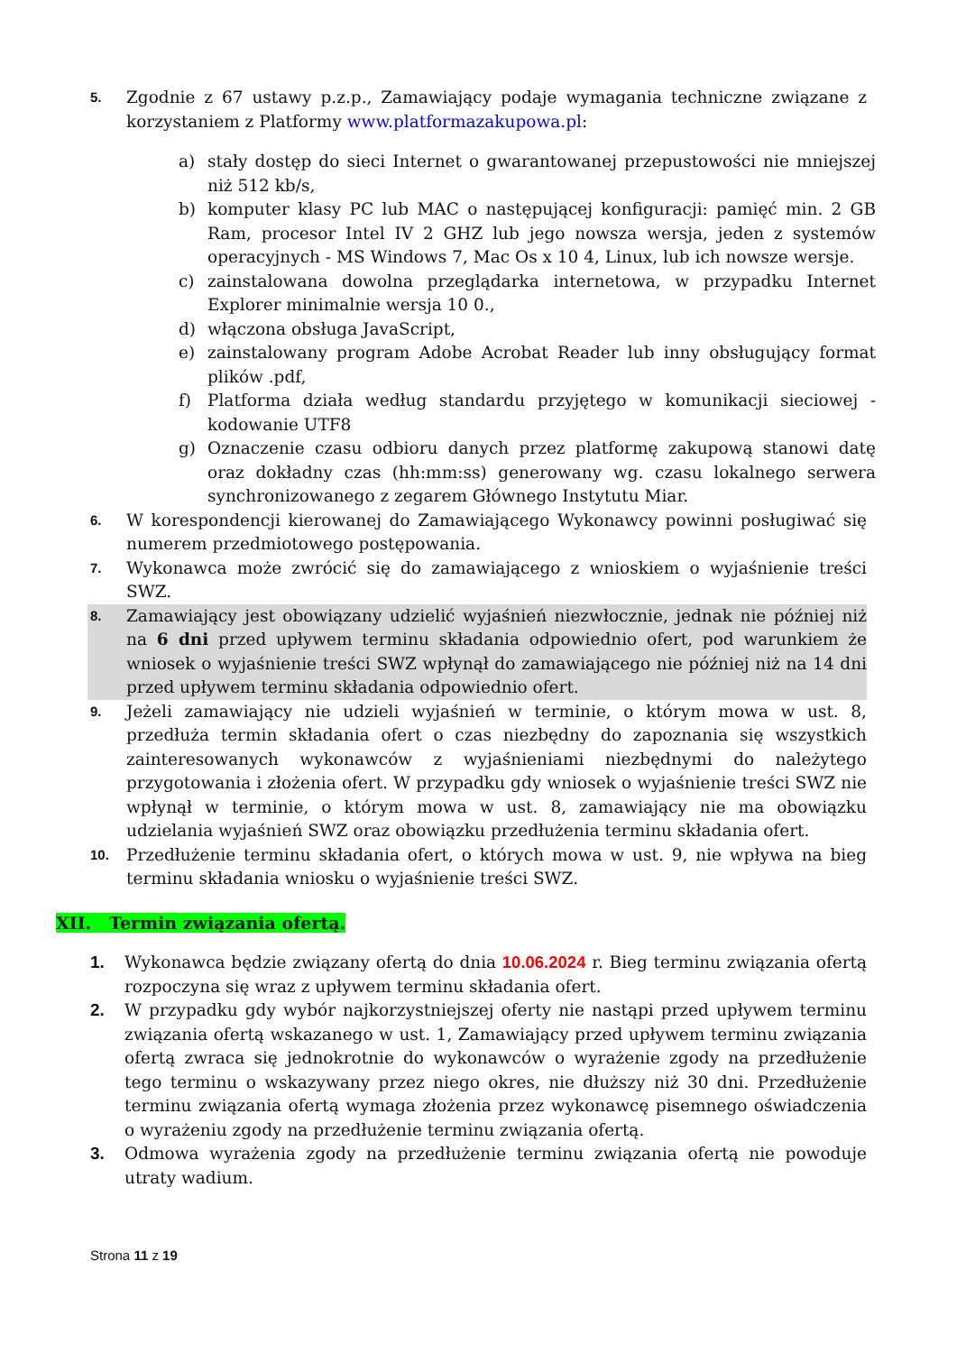5.
Zgodnie z 67 ustawy p.z.p., Zamawiający podaje wymagania techniczne związane z korzystaniem z Platformy www.platformazakupowa.pl:
a) stały dostęp do sieci Internet o gwarantowanej przepustowości nie mniejszej niż 512 kb/s,
b) komputer klasy PC lub MAC o następującej konfiguracji: pamięć min. 2 GB Ram, procesor Intel IV 2 GHZ lub jego nowsza wersja, jeden z systemów operacyjnych - MS Windows 7, Mac Os x 10 4, Linux, lub ich nowsze wersje.
c) zainstalowana dowolna przeglądarka internetowa, w przypadku Internet Explorer minimalnie wersja 10 0.,
d) włączona obsługa JavaScript,
e) zainstalowany program Adobe Acrobat Reader lub inny obsługujący format plików .pdf,
f) Platforma działa według standardu przyjętego w komunikacji sieciowej - kodowanie UTF8
g) Oznaczenie czasu odbioru danych przez platformę zakupową stanowi datę oraz dokładny czas (hh:mm:ss) generowany wg. czasu lokalnego serwera synchronizowanego z zegarem Głównego Instytutu Miar.
6.
W korespondencji kierowanej do Zamawiającego Wykonawcy powinni posługiwać się numerem przedmiotowego postępowania.
7.
Wykonawca może zwrócić się do zamawiającego z wnioskiem o wyjaśnienie treści SWZ.
8.
Zamawiający jest obowiązany udzielić wyjaśnień niezwłocznie, jednak nie później niż na 6 dni przed upływem terminu składania odpowiednio ofert, pod warunkiem że wniosek o wyjaśnienie treści SWZ wpłynął do zamawiającego nie później niż na 14 dni przed upływem terminu składania odpowiednio ofert.
9.
Jeżeli zamawiający nie udzieli wyjaśnień w terminie, o którym mowa w ust. 8, przedłuża termin składania ofert o czas niezbędny do zapoznania się wszystkich zainteresowanych wykonawców z wyjaśnieniami niezbędnymi do należytego przygotowania i złożenia ofert. W przypadku gdy wniosek o wyjaśnienie treści SWZ nie wpłynął w terminie, o którym mowa w ust. 8, zamawiający nie ma obowiązku udzielania wyjaśnień SWZ oraz obowiązku przedłużenia terminu składania ofert.
10.
Przedłużenie terminu składania ofert, o których mowa w ust. 9, nie wpływa na bieg terminu składania wniosku o wyjaśnienie treści SWZ.
XII. Termin związania ofertą.
1. Wykonawca będzie związany ofertą do dnia 10.06.2024 r. Bieg terminu związania ofertą rozpoczyna się wraz z upływem terminu składania ofert.
2. W przypadku gdy wybór najkorzystniejszej oferty nie nastąpi przed upływem terminu związania ofertą wskazanego w ust. 1, Zamawiający przed upływem terminu związania ofertą zwraca się jednokrotnie do wykonawców o wyrażenie zgody na przedłużenie tego terminu o wskazywany przez niego okres, nie dłuższy niż 30 dni. Przedłużenie terminu związania ofertą wymaga złożenia przez wykonawcę pisemnego oświadczenia o wyrażeniu zgody na przedłużenie terminu związania ofertą.
3. Odmowa wyrażenia zgody na przedłużenie terminu związania ofertą nie powoduje utraty wadium.
Strona 11 z 19